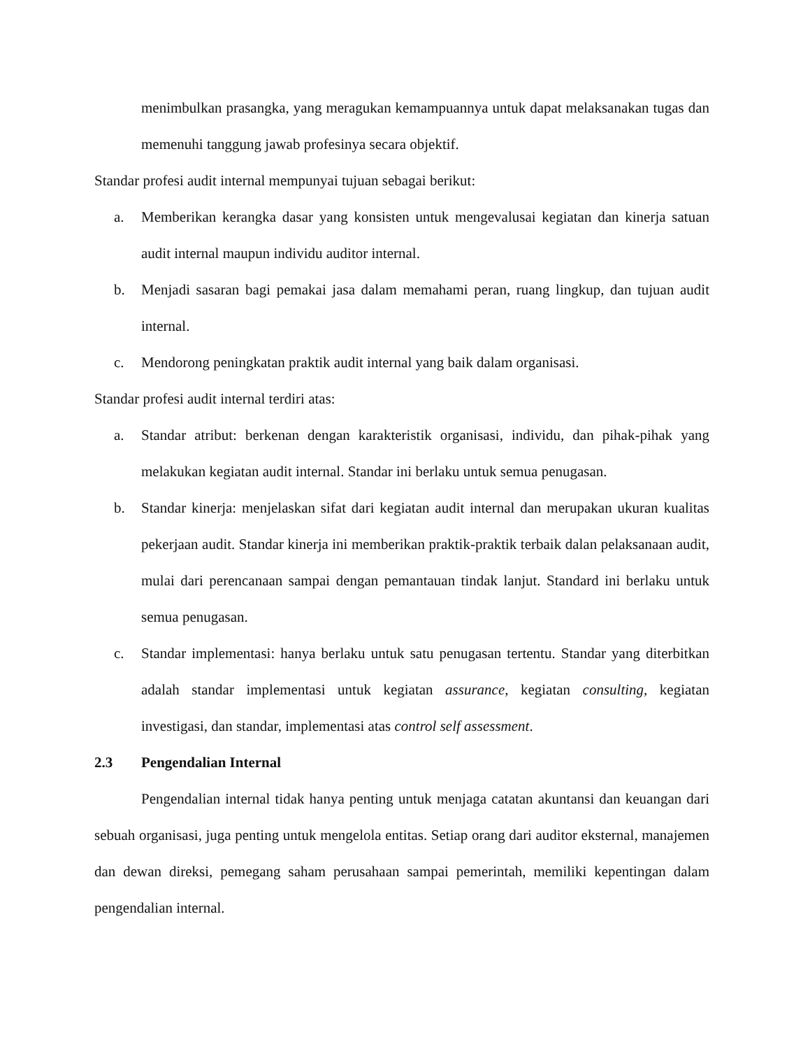menimbulkan prasangka, yang meragukan kemampuannya untuk dapat melaksanakan tugas dan memenuhi tanggung jawab profesinya secara objektif.
Standar profesi audit internal mempunyai tujuan sebagai berikut:
a. Memberikan kerangka dasar yang konsisten untuk mengevalusai kegiatan dan kinerja satuan audit internal maupun individu auditor internal.
b. Menjadi sasaran bagi pemakai jasa dalam memahami peran, ruang lingkup, dan tujuan audit internal.
c. Mendorong peningkatan praktik audit internal yang baik dalam organisasi.
Standar profesi audit internal terdiri atas:
a. Standar atribut: berkenan dengan karakteristik organisasi, individu, dan pihak-pihak yang melakukan kegiatan audit internal. Standar ini berlaku untuk semua penugasan.
b. Standar kinerja: menjelaskan sifat dari kegiatan audit internal dan merupakan ukuran kualitas pekerjaan audit. Standar kinerja ini memberikan praktik-praktik terbaik dalan pelaksanaan audit, mulai dari perencanaan sampai dengan pemantauan tindak lanjut. Standard ini berlaku untuk semua penugasan.
c. Standar implementasi: hanya berlaku untuk satu penugasan tertentu. Standar yang diterbitkan adalah standar implementasi untuk kegiatan assurance, kegiatan consulting, kegiatan investigasi, dan standar, implementasi atas control self assessment.
2.3 Pengendalian Internal
Pengendalian internal tidak hanya penting untuk menjaga catatan akuntansi dan keuangan dari sebuah organisasi, juga penting untuk mengelola entitas. Setiap orang dari auditor eksternal, manajemen dan dewan direksi, pemegang saham perusahaan sampai pemerintah, memiliki kepentingan dalam pengendalian internal.